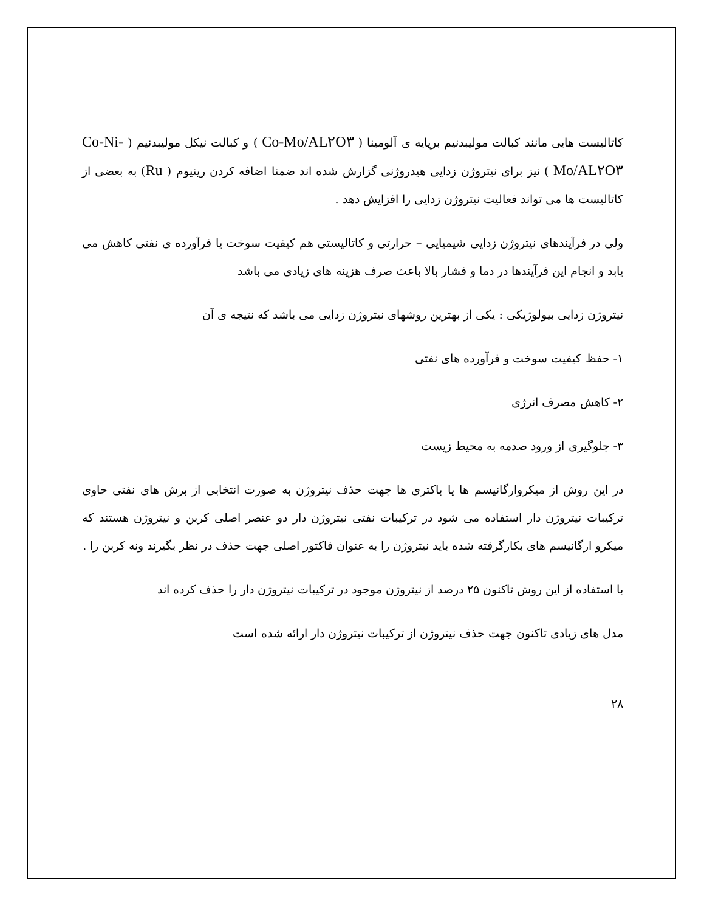کاتالیست هایی مانند کبالت مولیبدنیم برپایه ی آلومینا ( Co-Mo/AL۲O۳ ) و کبالت نیکل مولیبدنیم ( Co-Ni-Mo/AL۲O۳ ) نیز برای نیتروژن زدایی هیدروژنی گزارش شده اند ضمنا اضافه کردن رینیوم ( Ru) به بعضی از کاتالیست ها می تواند فعالیت نیتروژن زدایی را افزایش دهد .
ولی در فرآیندهای نیتروژن زدایی شیمیایی – حرارتی و کاتالیستی هم کیفیت سوخت یا فرآورده ی نفتی کاهش می یابد و انجام این فرآیندها در دما و فشار بالا باعث صرف هزینه های زیادی می باشد
نیتروژن زدایی بیولوژیکی : یکی از بهترین روشهای نیتروژن زدایی می باشد که نتیجه ی آن
۱- حفظ کیفیت سوخت و فرآورده های نفتی
۲- کاهش مصرف انرژی
۳- جلوگیری از ورود صدمه به محیط زیست
در این روش از میکروارگانیسم ها یا باکتری ها جهت حذف نیتروژن به صورت انتخابی از برش های نفتی حاوی ترکیبات نیتروژن دار استفاده می شود در ترکیبات نفتی نیتروژن دار دو عنصر اصلی کربن و نیتروژن هستند که میکرو ارگانیسم های بکارگرفته شده باید نیتروژن را به عنوان فاکتور اصلی جهت حذف در نظر بگیرند ونه کربن را .
با استفاده از این روش تاکنون ۲۵ درصد از نیتروژن موجود در ترکیبات نیتروژن دار را حذف کرده اند
مدل های زیادی تاکنون جهت حذف نیتروژن از ترکیبات نیتروژن دار ارائه شده است
۲۸